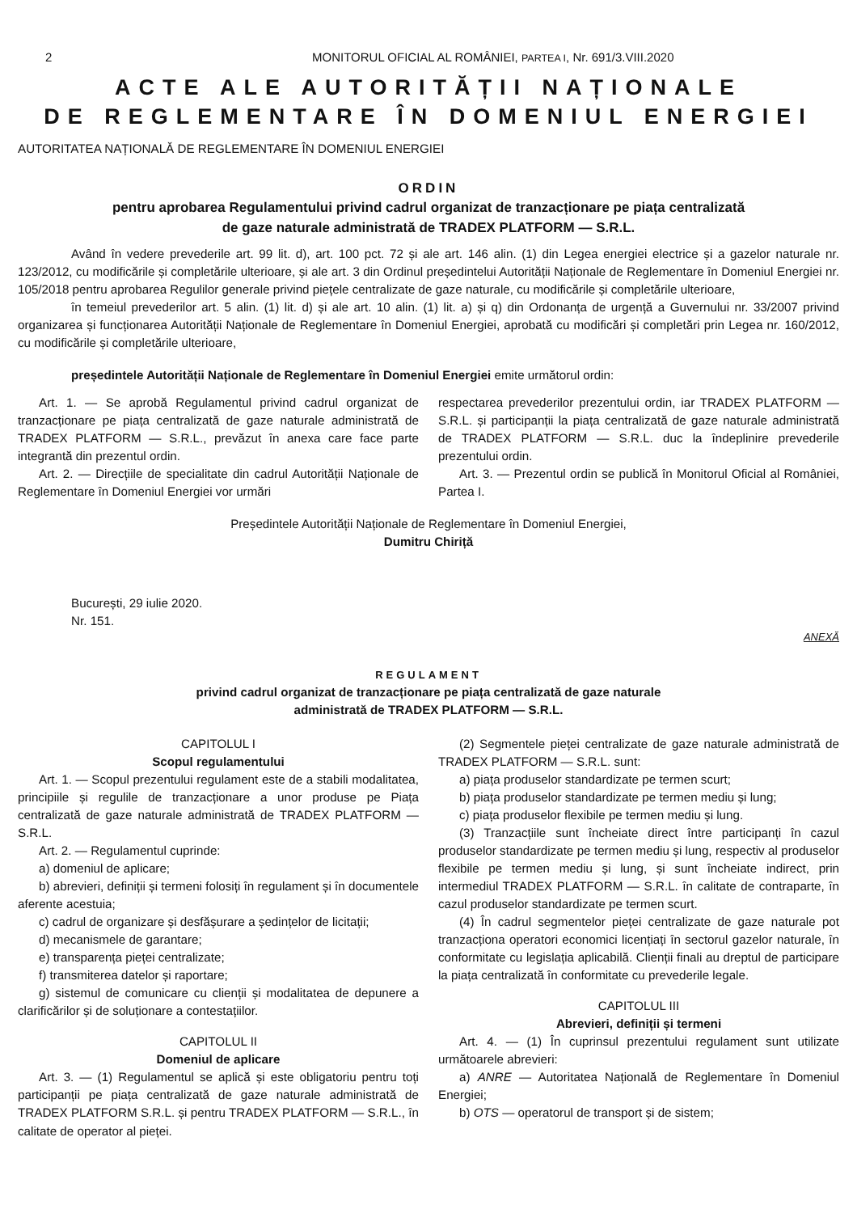2 MONITORUL OFICIAL AL ROMÂNIEI, PARTEA I, Nr. 691/3.VIII.2020
ACTE ALE AUTORITĂȚII NAȚIONALE
DE REGLEMENTARE ÎN DOMENIUL ENERGIEI
AUTORITATEA NAȚIONALĂ DE REGLEMENTARE ÎN DOMENIUL ENERGIEI
ORDIN
pentru aprobarea Regulamentului privind cadrul organizat de tranzacționare pe piața centralizată
de gaze naturale administrată de TRADEX PLATFORM — S.R.L.
Având în vedere prevederile art. 99 lit. d), art. 100 pct. 72 și ale art. 146 alin. (1) din Legea energiei electrice și a gazelor naturale nr. 123/2012, cu modificările și completările ulterioare, și ale art. 3 din Ordinul președintelui Autorității Naționale de Reglementare în Domeniul Energiei nr. 105/2018 pentru aprobarea Regulilor generale privind piețele centralizate de gaze naturale, cu modificările și completările ulterioare,
în temeiul prevederilor art. 5 alin. (1) lit. d) și ale art. 10 alin. (1) lit. a) și q) din Ordonanța de urgență a Guvernului nr. 33/2007 privind organizarea și funcționarea Autorității Naționale de Reglementare în Domeniul Energiei, aprobată cu modificări și completări prin Legea nr. 160/2012, cu modificările și completările ulterioare,
președintele Autorității Naționale de Reglementare în Domeniul Energiei emite următorul ordin:
Art. 1. — Se aprobă Regulamentul privind cadrul organizat de tranzacționare pe piața centralizată de gaze naturale administrată de TRADEX PLATFORM — S.R.L., prevăzut în anexa care face parte integrantă din prezentul ordin.
Art. 2. — Direcțiile de specialitate din cadrul Autorității Naționale de Reglementare în Domeniul Energiei vor urmări
respectarea prevederilor prezentului ordin, iar TRADEX PLATFORM — S.R.L. și participanții la piața centralizată de gaze naturale administrată de TRADEX PLATFORM — S.R.L. duc la îndeplinire prevederile prezentului ordin.
Art. 3. — Prezentul ordin se publică în Monitorul Oficial al României, Partea I.
Președintele Autorității Naționale de Reglementare în Domeniul Energiei,
Dumitru Chiriță
București, 29 iulie 2020.
Nr. 151.
ANEXĂ
REGULAMENT
privind cadrul organizat de tranzacționare pe piața centralizată de gaze naturale
administrată de TRADEX PLATFORM — S.R.L.
CAPITOLUL I
Scopul regulamentului
Art. 1. — Scopul prezentului regulament este de a stabili modalitatea, principiile și regulile de tranzacționare a unor produse pe Piața centralizată de gaze naturale administrată de TRADEX PLATFORM — S.R.L.
Art. 2. — Regulamentul cuprinde:
a) domeniul de aplicare;
b) abrevieri, definiții și termeni folosiți în regulament și în documentele aferente acestuia;
c) cadrul de organizare și desfășurare a ședințelor de licitații;
d) mecanismele de garantare;
e) transparența pieței centralizate;
f) transmiterea datelor și raportare;
g) sistemul de comunicare cu clienții și modalitatea de depunere a clarificărilor și de soluționare a contestațiilor.
CAPITOLUL II
Domeniul de aplicare
Art. 3. — (1) Regulamentul se aplică și este obligatoriu pentru toți participanții pe piața centralizată de gaze naturale administrată de TRADEX PLATFORM S.R.L. și pentru TRADEX PLATFORM — S.R.L., în calitate de operator al pieței.
(2) Segmentele pieței centralizate de gaze naturale administrată de TRADEX PLATFORM — S.R.L. sunt:
a) piața produselor standardizate pe termen scurt;
b) piața produselor standardizate pe termen mediu și lung;
c) piața produselor flexibile pe termen mediu și lung.
(3) Tranzacțiile sunt încheiate direct între participanți în cazul produselor standardizate pe termen mediu și lung, respectiv al produselor flexibile pe termen mediu și lung, și sunt încheiate indirect, prin intermediul TRADEX PLATFORM — S.R.L. în calitate de contraparte, în cazul produselor standardizate pe termen scurt.
(4) În cadrul segmentelor pieței centralizate de gaze naturale pot tranzacționa operatori economici licențiați în sectorul gazelor naturale, în conformitate cu legislația aplicabilă. Clienții finali au dreptul de participare la piața centralizată în conformitate cu prevederile legale.
CAPITOLUL III
Abrevieri, definiții și termeni
Art. 4. — (1) În cuprinsul prezentului regulament sunt utilizate următoarele abrevieri:
a) ANRE — Autoritatea Națională de Reglementare în Domeniul Energiei;
b) OTS — operatorul de transport și de sistem;